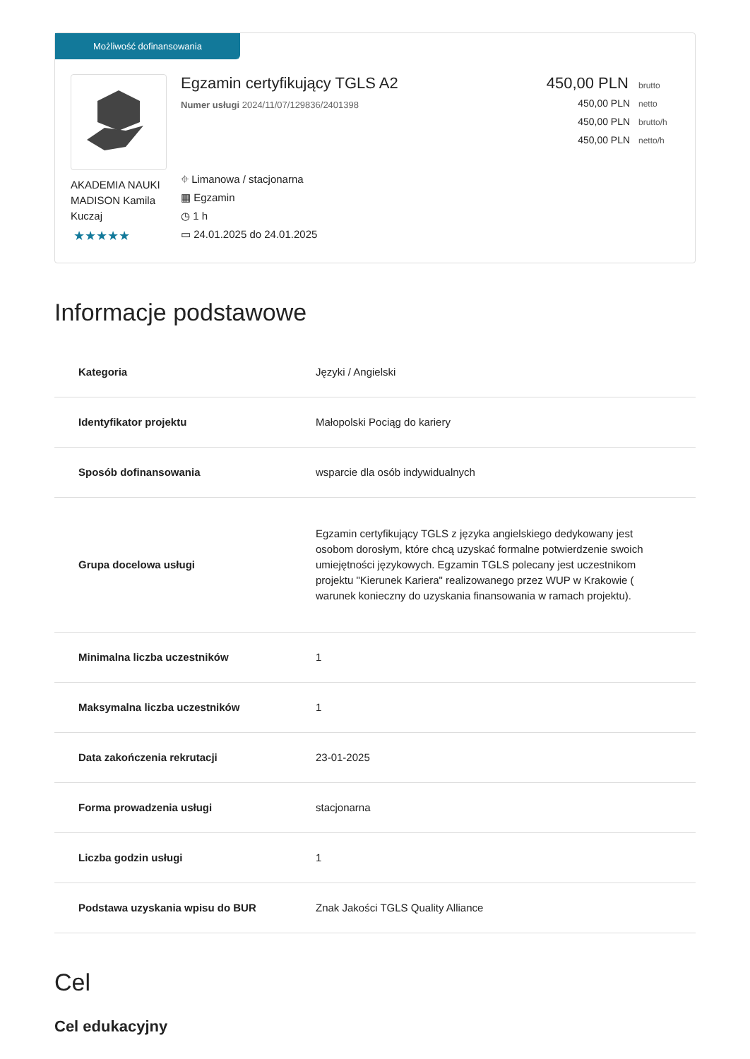Możliwość dofinansowania
AKADEMIA NAUKI MADISON Kamila Kuczaj
★★★★★
Egzamin certyfikujący TGLS A2
Numer usługi 2024/11/07/129836/2401398
⌖ Limanowa / stacjonarna
▦ Egzamin
◷ 1 h
▭ 24.01.2025 do 24.01.2025
450,00 PLN brutto
450,00 PLN netto
450,00 PLN brutto/h
450,00 PLN netto/h
Informacje podstawowe
| Kategoria | Języki / Angielski |
| Identyfikator projektu | Małopolski Pociąg do kariery |
| Sposób dofinansowania | wsparcie dla osób indywidualnych |
| Grupa docelowa usługi | Egzamin certyfikujący TGLS z języka angielskiego dedykowany jest osobom dorosłym, które chcą uzyskać formalne potwierdzenie swoich umiejętności językowych. Egzamin TGLS polecany jest uczestnikom projektu "Kierunek Kariera" realizowanego przez WUP w Krakowie ( warunek konieczny do uzyskania finansowania w ramach projektu). |
| Minimalna liczba uczestników | 1 |
| Maksymalna liczba uczestników | 1 |
| Data zakończenia rekrutacji | 23-01-2025 |
| Forma prowadzenia usługi | stacjonarna |
| Liczba godzin usługi | 1 |
| Podstawa uzyskania wpisu do BUR | Znak Jakości TGLS Quality Alliance |
Cel
Cel edukacyjny